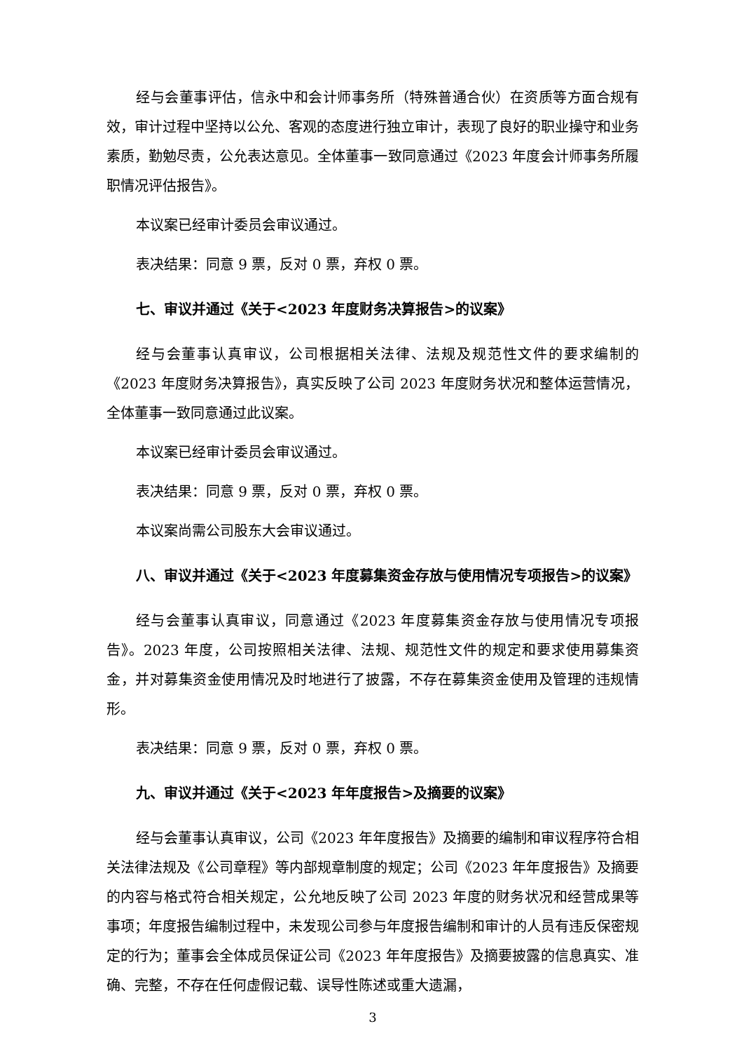经与会董事评估，信永中和会计师事务所（特殊普通合伙）在资质等方面合规有效，审计过程中坚持以公允、客观的态度进行独立审计，表现了良好的职业操守和业务素质，勤勉尽责，公允表达意见。全体董事一致同意通过《2023 年度会计师事务所履职情况评估报告》。
本议案已经审计委员会审议通过。
表决结果：同意 9 票，反对 0 票，弃权 0 票。
七、审议并通过《关于<2023 年度财务决算报告>的议案》
经与会董事认真审议，公司根据相关法律、法规及规范性文件的要求编制的《2023 年度财务决算报告》，真实反映了公司 2023 年度财务状况和整体运营情况，全体董事一致同意通过此议案。
本议案已经审计委员会审议通过。
表决结果：同意 9 票，反对 0 票，弃权 0 票。
本议案尚需公司股东大会审议通过。
八、审议并通过《关于<2023 年度募集资金存放与使用情况专项报告>的议案》
经与会董事认真审议，同意通过《2023 年度募集资金存放与使用情况专项报告》。2023 年度，公司按照相关法律、法规、规范性文件的规定和要求使用募集资金，并对募集资金使用情况及时地进行了披露，不存在募集资金使用及管理的违规情形。
表决结果：同意 9 票，反对 0 票，弃权 0 票。
九、审议并通过《关于<2023 年年度报告>及摘要的议案》
经与会董事认真审议，公司《2023 年年度报告》及摘要的编制和审议程序符合相关法律法规及《公司章程》等内部规章制度的规定；公司《2023 年年度报告》及摘要的内容与格式符合相关规定，公允地反映了公司 2023 年度的财务状况和经营成果等事项；年度报告编制过程中，未发现公司参与年度报告编制和审计的人员有违反保密规定的行为；董事会全体成员保证公司《2023 年年度报告》及摘要披露的信息真实、准确、完整，不存在任何虚假记载、误导性陈述或重大遗漏，
3